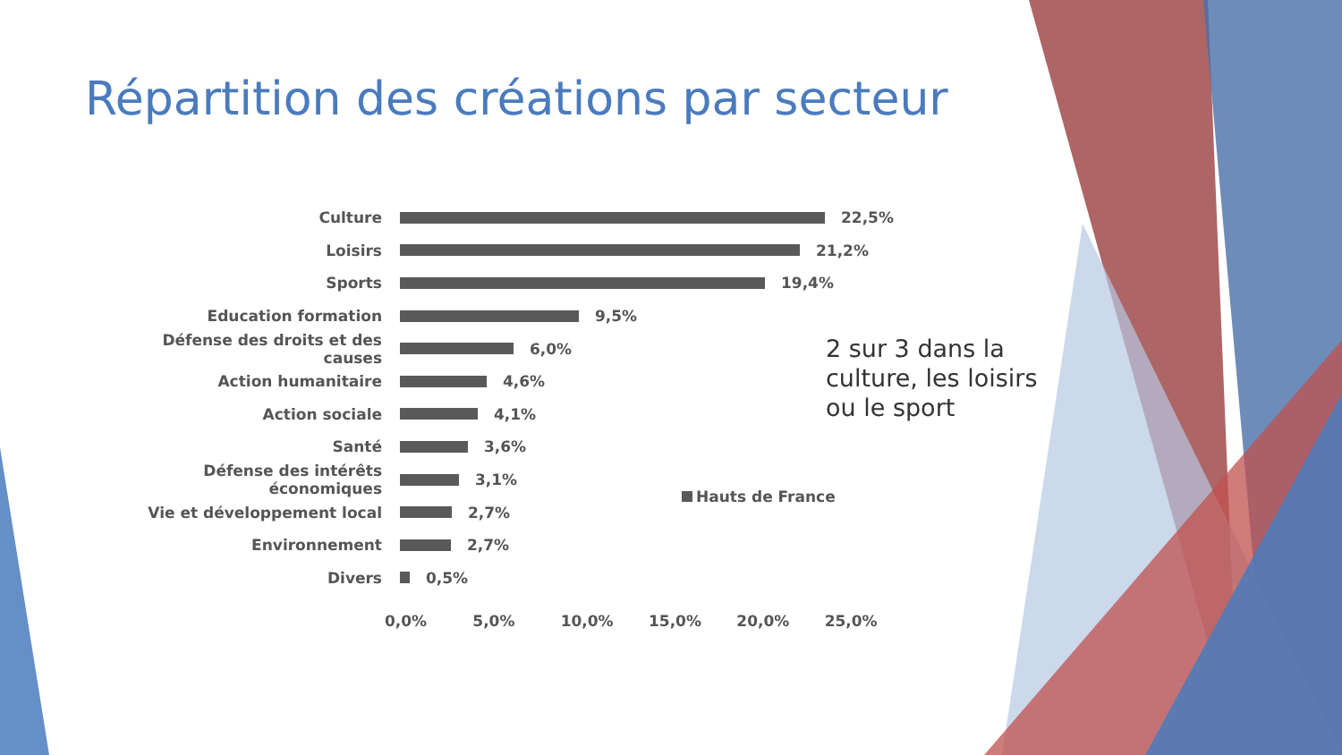Répartition des créations par secteur
Culture 22,5%
Loisirs 21,2%
Sports 19,4%
Education formation 9,5%
Défense des droits et des causes 6,0%
Action humanitaire 4,6%
Action sociale 4,1%
Santé 3,6%
Défense des intérêts économiques 3,1%
Vie et développement local 2,7%
Environnement 2,7%
Divers 0,5%
0,0% 5,0% 10,0% 15,0% 20,0% 25,0%
Hauts de France
2 sur 3 dans la
culture, les loisirs
ou le sport